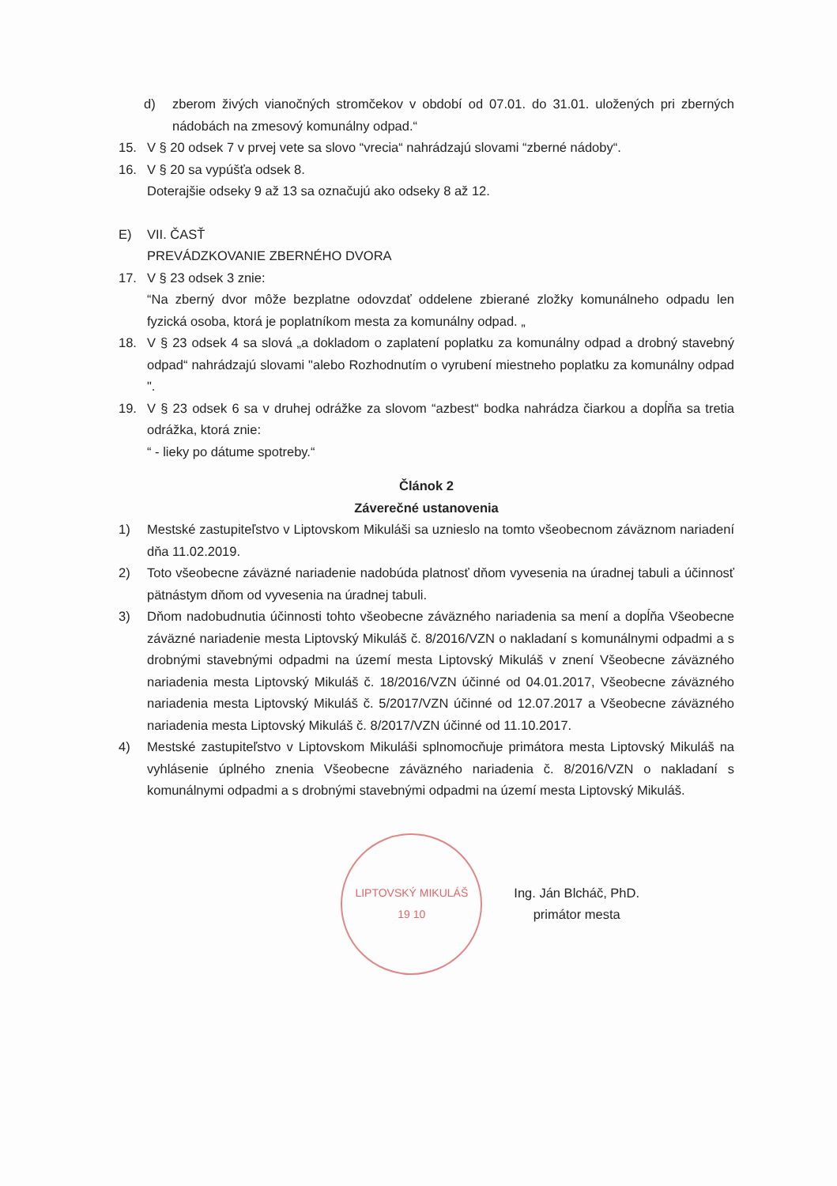d) zberom živých vianočných stromčekov v období od 07.01. do 31.01. uložených pri zberných nádobách na zmesový komunálny odpad.“
15. V § 20 odsek 7 v prvej vete sa slovo “vrecia“ nahrádzajú slovami “zberné nádoby“.
16. V § 20 sa vypúšťa odsek 8.
Doterajšie odseky 9 až 13 sa označujú ako odseky 8 až 12.
E) VII. ČASŤ
PREVÁDZKOVANIE ZBERNÉHO DVORA
17. V § 23 odsek 3 znie:
“Na zberný dvor môže bezplatne odovzdať oddelene zbierané zložky komunálneho odpadu len fyzická osoba, ktorá je poplatníkom mesta za komunálny odpad. „
18. V § 23 odsek 4 sa slová „a dokladom o zaplatení poplatku za komunálny odpad a drobný stavebný odpad“ nahrádzajú slovami "alebo Rozhodnutím o vyrubení miestneho poplatku za komunálny odpad ".
19. V § 23 odsek 6 sa v druhej odrážke za slovom “azbest“ bodka nahrádza čiarkou a dopĺňa sa tretia odrážka, ktorá znie:
“ - lieky po dátume spotreby.“
Článok 2
Záverečné ustanovenia
1) Mestské zastupiteľstvo v Liptovskom Mikuláši sa uznieslo na tomto všeobecnom záväznom nariadení dňa 11.02.2019.
2) Toto všeobecne záväzné nariadenie nadobúda platnosť dňom vyvesenia na úradnej tabuli a účinnosť pätnástym dňom od vyvesenia na úradnej tabuli.
3) Dňom nadobudnutia účinnosti tohto všeobecne záväzného nariadenia sa mení a dopĺňa Všeobecne záväzné nariadenie mesta Liptovský Mikuláš č. 8/2016/VZN o nakladaní s komunálnymi odpadmi a s drobnými stavebnými odpadmi na území mesta Liptovský Mikuláš v znení Všeobecne záväzného nariadenia mesta Liptovský Mikuláš č. 18/2016/VZN účinné od 04.01.2017, Všeobecne záväzného nariadenia mesta Liptovský Mikuláš č. 5/2017/VZN účinné od 12.07.2017 a Všeobecne záväzného nariadenia mesta Liptovský Mikuláš č. 8/2017/VZN účinné od 11.10.2017.
4) Mestské zastupiteľstvo v Liptovskom Mikuláši splnomocňuje primátora mesta Liptovský Mikuláš na vyhlásenie úplného znenia Všeobecne záväzného nariadenia č. 8/2016/VZN o nakladaní s komunálnymi odpadmi a s drobnými stavebnými odpadmi na území mesta Liptovský Mikuláš.
LIPTOVSKÝ MIKULÁŠ
19 10
Ing. Ján Blcháč, PhD.
primátor mesta